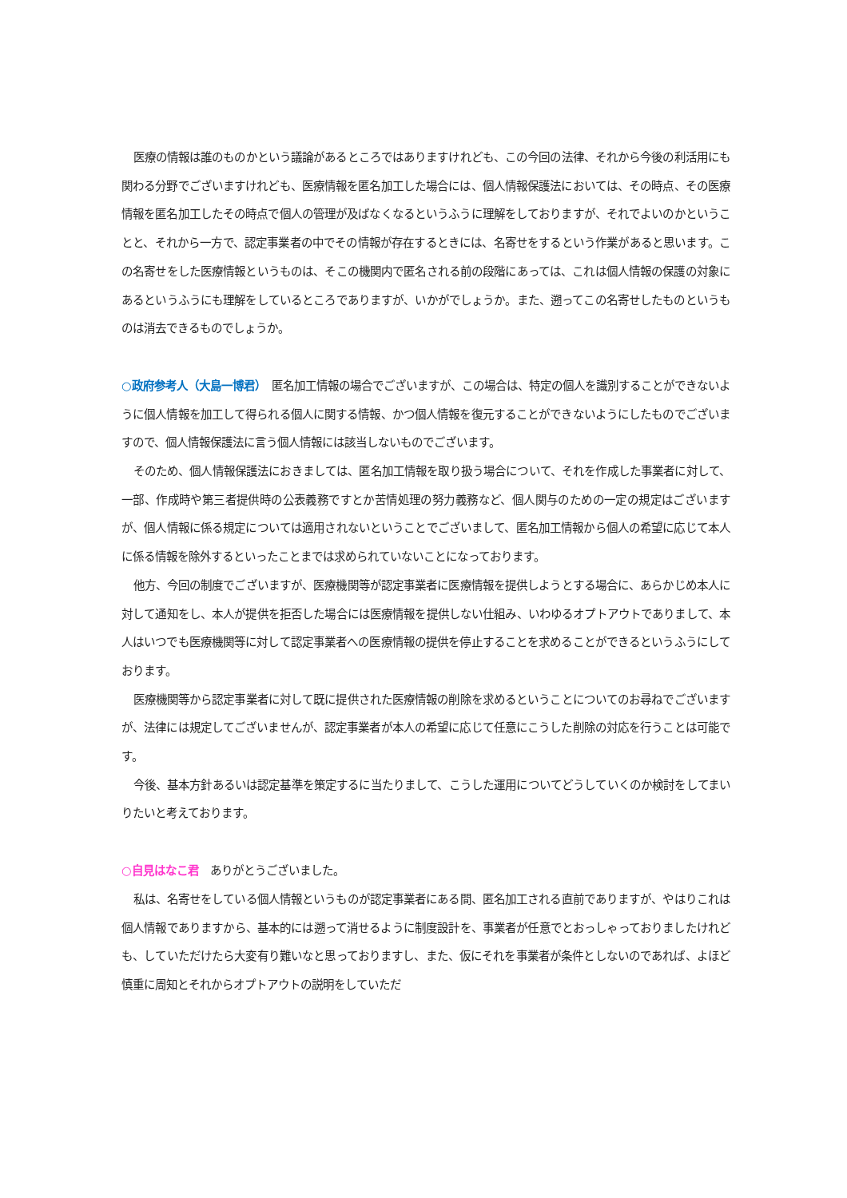医療の情報は誰のものかという議論があるところではありますけれども、この今回の法律、それから今後の利活用にも関わる分野でございますけれども、医療情報を匿名加工した場合には、個人情報保護法においては、その時点、その医療情報を匿名加工したその時点で個人の管理が及ばなくなるというふうに理解をしておりますが、それでよいのかということと、それから一方で、認定事業者の中でその情報が存在するときには、名寄せをするという作業があると思います。この名寄せをした医療情報というものは、そこの機関内で匿名される前の段階にあっては、これは個人情報の保護の対象にあるというふうにも理解をしているところでありますが、いかがでしょうか。また、遡ってこの名寄せしたものというものは消去できるものでしょうか。
○政府参考人（大島一博君）　匿名加工情報の場合でございますが、この場合は、特定の個人を識別することができないように個人情報を加工して得られる個人に関する情報、かつ個人情報を復元することができないようにしたものでございますので、個人情報保護法に言う個人情報には該当しないものでございます。
そのため、個人情報保護法におきましては、匿名加工情報を取り扱う場合について、それを作成した事業者に対して、一部、作成時や第三者提供時の公表義務ですとか苦情処理の努力義務など、個人関与のための一定の規定はございますが、個人情報に係る規定については適用されないということでございまして、匿名加工情報から個人の希望に応じて本人に係る情報を除外するといったことまでは求められていないことになっております。
他方、今回の制度でございますが、医療機関等が認定事業者に医療情報を提供しようとする場合に、あらかじめ本人に対して通知をし、本人が提供を拒否した場合には医療情報を提供しない仕組み、いわゆるオプトアウトでありまして、本人はいつでも医療機関等に対して認定事業者への医療情報の提供を停止することを求めることができるというふうにしております。
医療機関等から認定事業者に対して既に提供された医療情報の削除を求めるということについてのお尋ねでございますが、法律には規定してございませんが、認定事業者が本人の希望に応じて任意にこうした削除の対応を行うことは可能です。
今後、基本方針あるいは認定基準を策定するに当たりまして、こうした運用についてどうしていくのか検討をしてまいりたいと考えております。
○自見はなこ君　ありがとうございました。
私は、名寄せをしている個人情報というものが認定事業者にある間、匿名加工される直前でありますが、やはりこれは個人情報でありますから、基本的には遡って消せるように制度設計を、事業者が任意でとおっしゃっておりましたけれども、していただけたら大変有り難いなと思っておりますし、また、仮にそれを事業者が条件としないのであれば、よほど慎重に周知とそれからオプトアウトの説明をしていただ